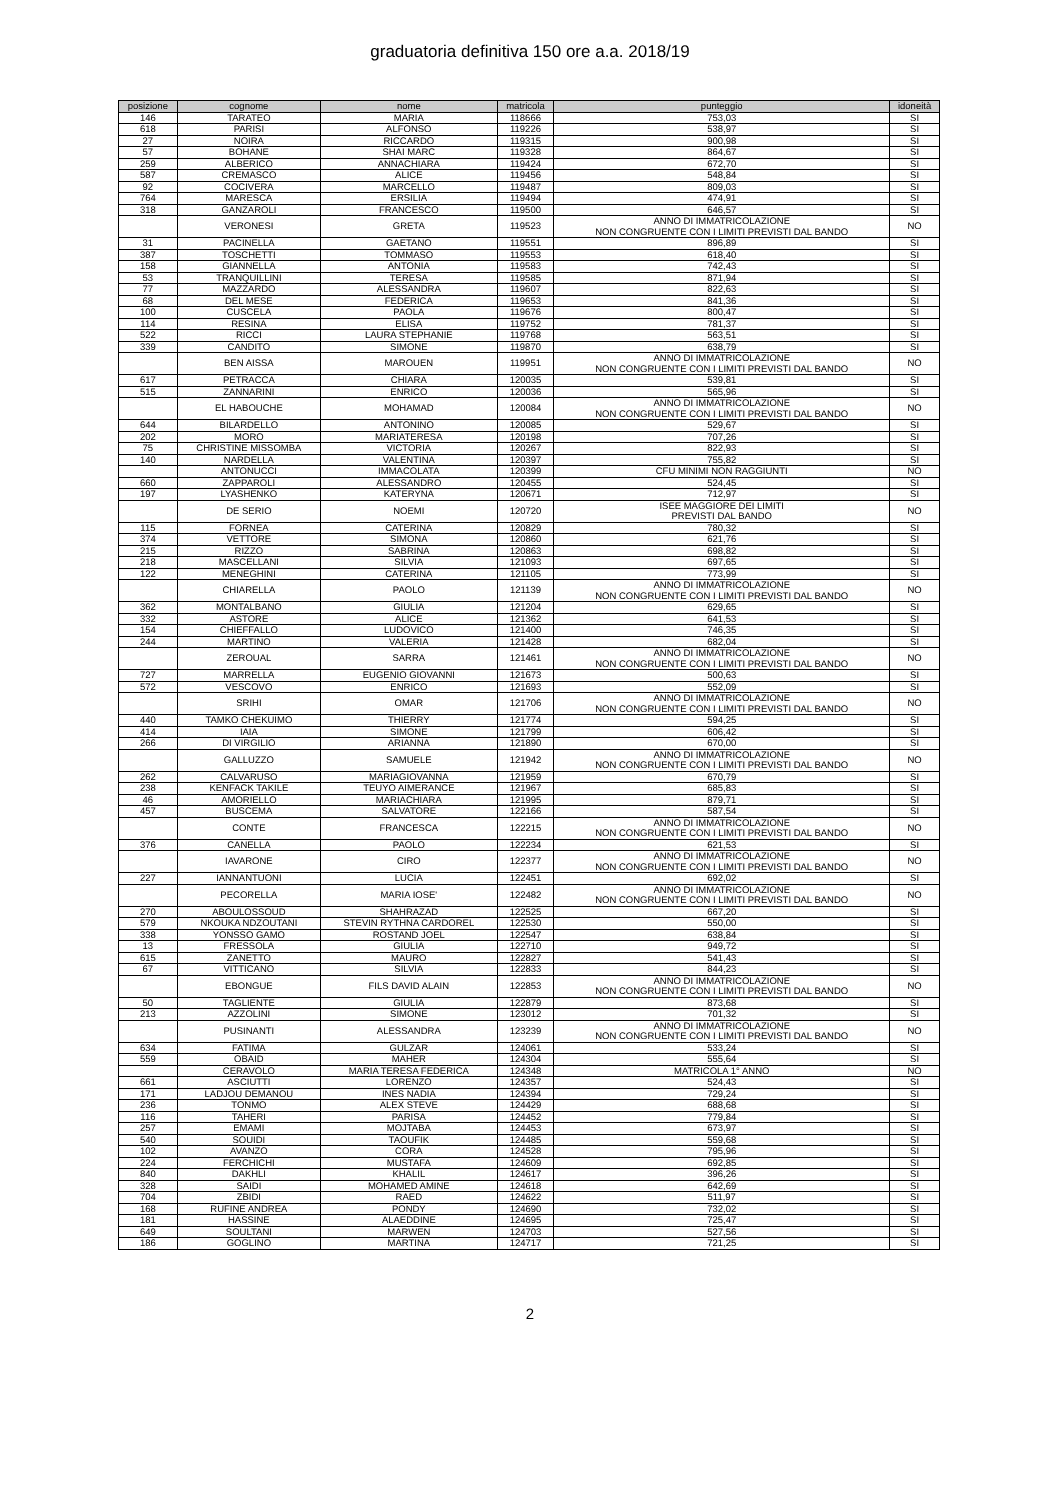graduatoria definitiva 150 ore a.a. 2018/19
| posizione | cognome | nome | matricola | punteggio | idoneità |
| --- | --- | --- | --- | --- | --- |
| 146 | TARATEO | MARIA | 118666 | 753,03 | SI |
| 618 | PARISI | ALFONSO | 119226 | 538,97 | SI |
| 27 | NOIRA | RICCARDO | 119315 | 900,98 | SI |
| 57 | BOHANE | SHAI MARC | 119328 | 864,67 | SI |
| 259 | ALBERICO | ANNACHIARA | 119424 | 672,70 | SI |
| 587 | CREMASCO | ALICE | 119456 | 548,84 | SI |
| 92 | COCIVERA | MARCELLO | 119487 | 809,03 | SI |
| 764 | MARESCA | ERSILIA | 119494 | 474,91 | SI |
| 318 | GANZAROLI | FRANCESCO | 119500 | 646,57 | SI |
| | VERONESI | GRETA | 119523 | ANNO DI IMMATRICOLAZIONE NON CONGRUENTE CON I LIMITI PREVISTI DAL BANDO | NO |
| 31 | PACINELLA | GAETANO | 119551 | 896,89 | SI |
| 387 | TOSCHETTI | TOMMASO | 119553 | 618,40 | SI |
| 158 | GIANNELLA | ANTONIA | 119583 | 742,43 | SI |
| 53 | TRANQUILLINI | TERESA | 119585 | 871,94 | SI |
| 77 | MAZZARDO | ALESSANDRA | 119607 | 822,63 | SI |
| 68 | DEL MESE | FEDERICA | 119653 | 841,36 | SI |
| 100 | CUSCELA | PAOLA | 119676 | 800,47 | SI |
| 114 | RESINA | ELISA | 119752 | 781,37 | SI |
| 522 | RICCI | LAURA STEPHANIE | 119768 | 563,51 | SI |
| 339 | CANDITO | SIMONE | 119870 | 638,79 | SI |
| | BEN AISSA | MAROUEN | 119951 | ANNO DI IMMATRICOLAZIONE NON CONGRUENTE CON I LIMITI PREVISTI DAL BANDO | NO |
| 617 | PETRACCA | CHIARA | 120035 | 539,81 | SI |
| 515 | ZANNARINI | ENRICO | 120036 | 565,96 | SI |
| | EL HABOUCHE | MOHAMAD | 120084 | ANNO DI IMMATRICOLAZIONE NON CONGRUENTE CON I LIMITI PREVISTI DAL BANDO | NO |
| 644 | BILARDELLO | ANTONINO | 120085 | 529,67 | SI |
| 202 | MORO | MARIATERESA | 120198 | 707,26 | SI |
| 75 | CHRISTINE MISSOMBA | VICTORIA | 120267 | 822,93 | SI |
| 140 | NARDELLA | VALENTINA | 120397 | 755,82 | SI |
| | ANTONUCCI | IMMACOLATA | 120399 | CFU MINIMI NON RAGGIUNTI | NO |
| 660 | ZAPPAROLI | ALESSANDRO | 120455 | 524,45 | SI |
| 197 | LYASHENKO | KATERYNA | 120671 | 712,97 | SI |
| | DE SERIO | NOEMI | 120720 | ISEE MAGGIORE DEI LIMITI PREVISTI DAL BANDO | NO |
| 115 | FORNEA | CATERINA | 120829 | 780,32 | SI |
| 374 | VETTORE | SIMONA | 120860 | 621,76 | SI |
| 215 | RIZZO | SABRINA | 120863 | 698,82 | SI |
| 218 | MASCELLANI | SILVIA | 121093 | 697,65 | SI |
| 122 | MENEGHINI | CATERINA | 121105 | 773,99 | SI |
| | CHIARELLA | PAOLO | 121139 | ANNO DI IMMATRICOLAZIONE NON CONGRUENTE CON I LIMITI PREVISTI DAL BANDO | NO |
| 362 | MONTALBANO | GIULIA | 121204 | 629,65 | SI |
| 332 | ASTORE | ALICE | 121362 | 641,53 | SI |
| 154 | CHIEFFALLO | LUDOVICO | 121400 | 746,35 | SI |
| 244 | MARTINO | VALERIA | 121428 | 682,04 | SI |
| | ZEROUAL | SARRA | 121461 | ANNO DI IMMATRICOLAZIONE NON CONGRUENTE CON I LIMITI PREVISTI DAL BANDO | NO |
| 727 | MARRELLA | EUGENIO GIOVANNI | 121673 | 500,63 | SI |
| 572 | VESCOVO | ENRICO | 121693 | 552,09 | SI |
| | SRIHI | OMAR | 121706 | ANNO DI IMMATRICOLAZIONE NON CONGRUENTE CON I LIMITI PREVISTI DAL BANDO | NO |
| 440 | TAMKO CHEKUIMO | THIERRY | 121774 | 594,25 | SI |
| 414 | IAIA | SIMONE | 121799 | 606,42 | SI |
| 266 | DI VIRGILIO | ARIANNA | 121890 | 670,00 | SI |
| | GALLUZZO | SAMUELE | 121942 | ANNO DI IMMATRICOLAZIONE NON CONGRUENTE CON I LIMITI PREVISTI DAL BANDO | NO |
| 262 | CALVARUSO | MARIAGIOVANNA | 121959 | 670,79 | SI |
| 238 | KENFACK TAKILE | TEUYO AIMERANCE | 121967 | 685,83 | SI |
| 46 | AMORIELLO | MARIACHIARA | 121995 | 879,71 | SI |
| 457 | BUSCEMA | SALVATORE | 122166 | 587,54 | SI |
| | CONTE | FRANCESCA | 122215 | ANNO DI IMMATRICOLAZIONE NON CONGRUENTE CON I LIMITI PREVISTI DAL BANDO | NO |
| 376 | CANELLA | PAOLO | 122234 | 621,53 | SI |
| | IAVARONE | CIRO | 122377 | ANNO DI IMMATRICOLAZIONE NON CONGRUENTE CON I LIMITI PREVISTI DAL BANDO | NO |
| 227 | IANNANTUONI | LUCIA | 122451 | 692,02 | SI |
| | PECORELLA | MARIA IOSE' | 122482 | ANNO DI IMMATRICOLAZIONE NON CONGRUENTE CON I LIMITI PREVISTI DAL BANDO | NO |
| 270 | ABOULOSSOUD | SHAHRAZAD | 122525 | 667,20 | SI |
| 579 | NKOUKA NDZOUTANI | STEVIN RYTHNA CARDOREL | 122530 | 550,00 | SI |
| 338 | YONSSO GAMO | ROSTAND JOEL | 122547 | 638,84 | SI |
| 13 | FRESSOLA | GIULIA | 122710 | 949,72 | SI |
| 615 | ZANETTO | MAURO | 122827 | 541,43 | SI |
| 67 | VITTICANO | SILVIA | 122833 | 844,23 | SI |
| | EBONGUE | FILS DAVID ALAIN | 122853 | ANNO DI IMMATRICOLAZIONE NON CONGRUENTE CON I LIMITI PREVISTI DAL BANDO | NO |
| 50 | TAGLIENTE | GIULIA | 122879 | 873,68 | SI |
| 213 | AZZOLINI | SIMONE | 123012 | 701,32 | SI |
| | PUSINANTI | ALESSANDRA | 123239 | ANNO DI IMMATRICOLAZIONE NON CONGRUENTE CON I LIMITI PREVISTI DAL BANDO | NO |
| 634 | FATIMA | GULZAR | 124061 | 533,24 | SI |
| 559 | OBAID | MAHER | 124304 | 555,64 | SI |
| | CERAVOLO | MARIA TERESA FEDERICA | 124348 | MATRICOLA 1° ANNO | NO |
| 661 | ASCIUTTI | LORENZO | 124357 | 524,43 | SI |
| 171 | LADJOU DEMANOU | INES NADIA | 124394 | 729,24 | SI |
| 236 | TONMO | ALEX STEVE | 124429 | 688,68 | SI |
| 116 | TAHERI | PARISA | 124452 | 779,84 | SI |
| 257 | EMAMI | MOJTABA | 124453 | 673,97 | SI |
| 540 | SOUIDI | TAOUFIK | 124485 | 559,68 | SI |
| 102 | AVANZO | CORA | 124528 | 795,96 | SI |
| 224 | FERCHICHI | MUSTAFA | 124609 | 692,85 | SI |
| 840 | DAKHLI | KHALIL | 124617 | 396,26 | SI |
| 328 | SAIDI | MOHAMED AMINE | 124618 | 642,69 | SI |
| 704 | ZBIDI | RAED | 124622 | 511,97 | SI |
| 168 | RUFINE ANDREA | PONDY | 124690 | 732,02 | SI |
| 181 | HASSINE | ALAEDDINE | 124695 | 725,47 | SI |
| 649 | SOULTANI | MARWEN | 124703 | 527,56 | SI |
| 186 | GOGLINO | MARTINA | 124717 | 721,25 | SI |
2